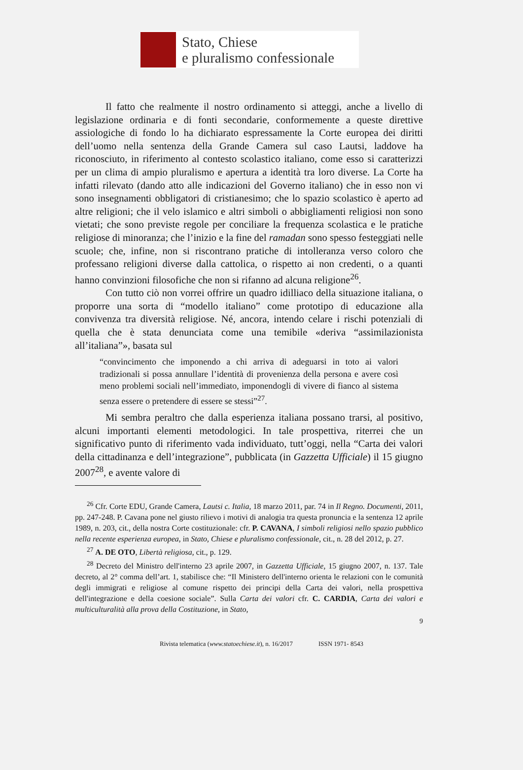Stato, Chiese
e pluralismo confessionale
Il fatto che realmente il nostro ordinamento si atteggi, anche a livello di legislazione ordinaria e di fonti secondarie, conformemente a queste direttive assiologiche di fondo lo ha dichiarato espressamente la Corte europea dei diritti dell’uomo nella sentenza della Grande Camera sul caso Lautsi, laddove ha riconosciuto, in riferimento al contesto scolastico italiano, come esso si caratterizzi per un clima di ampio pluralismo e apertura a identità tra loro diverse. La Corte ha infatti rilevato (dando atto alle indicazioni del Governo italiano) che in esso non vi sono insegnamenti obbligatori di cristianesimo; che lo spazio scolastico è aperto ad altre religioni; che il velo islamico e altri simboli o abbigliamenti religiosi non sono vietati; che sono previste regole per conciliare la frequenza scolastica e le pratiche religiose di minoranza; che l’inizio e la fine del ramadan sono spesso festeggiati nelle scuole; che, infine, non si riscontrano pratiche di intolleranza verso coloro che professano religioni diverse dalla cattolica, o rispetto ai non credenti, o a quanti hanno convinzioni filosofiche che non si rifanno ad alcuna religione<sup>26</sup>.
Con tutto ciò non vorrei offrire un quadro idilliaco della situazione italiana, o proporre una sorta di “modello italiano” come prototipo di educazione alla convivenza tra diversità religiose. Né, ancora, intendo celare i rischi potenziali di quella che è stata denunciata come una temibile «deriva “assimilazionista all’italiana”», basata sul
“convincimento che imponendo a chi arriva di adeguarsi in toto ai valori tradizionali si possa annullare l’identità di provenienza della persona e avere così meno problemi sociali nell’immediato, imponendogli di vivere di fianco al sistema senza essere o pretendere di essere se stessi”<sup>27</sup>.
Mi sembra peraltro che dalla esperienza italiana possano trarsi, al positivo, alcuni importanti elementi metodologici. In tale prospettiva, riterrei che un significativo punto di riferimento vada individuato, tutt’oggi, nella “Carta dei valori della cittadinanza e dell’integrazione”, pubblicata (in Gazzetta Ufficiale) il 15 giugno 2007<sup>28</sup>, e avente valore di
<sup>26</sup> Cfr. Corte EDU, Grande Camera, Lautsi c. Italia, 18 marzo 2011, par. 74 in Il Regno. Documenti, 2011, pp. 247-248. P. Cavana pone nel giusto rilievo i motivi di analogia tra questa pronuncia e la sentenza 12 aprile 1989, n. 203, cit., della nostra Corte costituzionale: cfr. P. CAVANA, I simboli religiosi nello spazio pubblico nella recente esperienza europea, in Stato, Chiese e pluralismo confessionale, cit., n. 28 del 2012, p. 27.
<sup>27</sup> A. DE OTO, Libertà religiosa, cit., p. 129.
<sup>28</sup> Decreto del Ministro dell'interno 23 aprile 2007, in Gazzetta Ufficiale, 15 giugno 2007, n. 137. Tale decreto, al 2° comma dell’art. 1, stabilisce che: “Il Ministero dell'interno orienta le relazioni con le comunità degli immigrati e religiose al comune rispetto dei principi della Carta dei valori, nella prospettiva dell'integrazione e della coesione sociale”. Sulla Carta dei valori cfr. C. CARDIA, Carta dei valori e multiculturalità alla prova della Costituzione, in Stato,
9
Rivista telematica (www.statoechiese.it), n. 16/2017 ISSN 1971- 8543